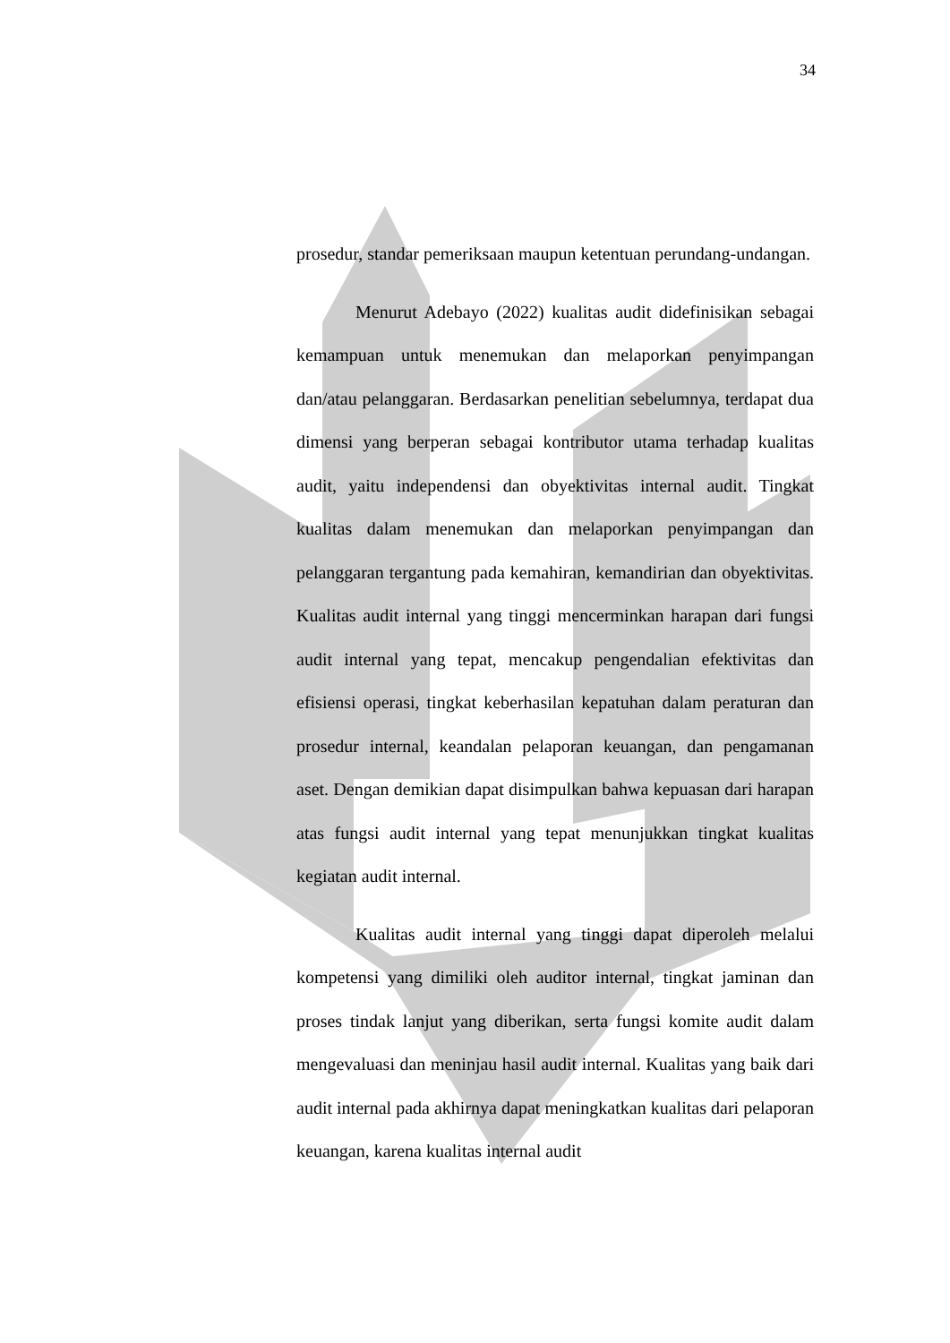34
prosedur, standar pemeriksaan maupun ketentuan perundang-undangan.
Menurut Adebayo (2022) kualitas audit didefinisikan sebagai kemampuan untuk menemukan dan melaporkan penyimpangan dan/atau pelanggaran. Berdasarkan penelitian sebelumnya, terdapat dua dimensi yang berperan sebagai kontributor utama terhadap kualitas audit, yaitu independensi dan obyektivitas internal audit. Tingkat kualitas dalam menemukan dan melaporkan penyimpangan dan pelanggaran tergantung pada kemahiran, kemandirian dan obyektivitas. Kualitas audit internal yang tinggi mencerminkan harapan dari fungsi audit internal yang tepat, mencakup pengendalian efektivitas dan efisiensi operasi, tingkat keberhasilan kepatuhan dalam peraturan dan prosedur internal, keandalan pelaporan keuangan, dan pengamanan aset. Dengan demikian dapat disimpulkan bahwa kepuasan dari harapan atas fungsi audit internal yang tepat menunjukkan tingkat kualitas kegiatan audit internal.
Kualitas audit internal yang tinggi dapat diperoleh melalui kompetensi yang dimiliki oleh auditor internal, tingkat jaminan dan proses tindak lanjut yang diberikan, serta fungsi komite audit dalam mengevaluasi dan meninjau hasil audit internal. Kualitas yang baik dari audit internal pada akhirnya dapat meningkatkan kualitas dari pelaporan keuangan, karena kualitas internal audit